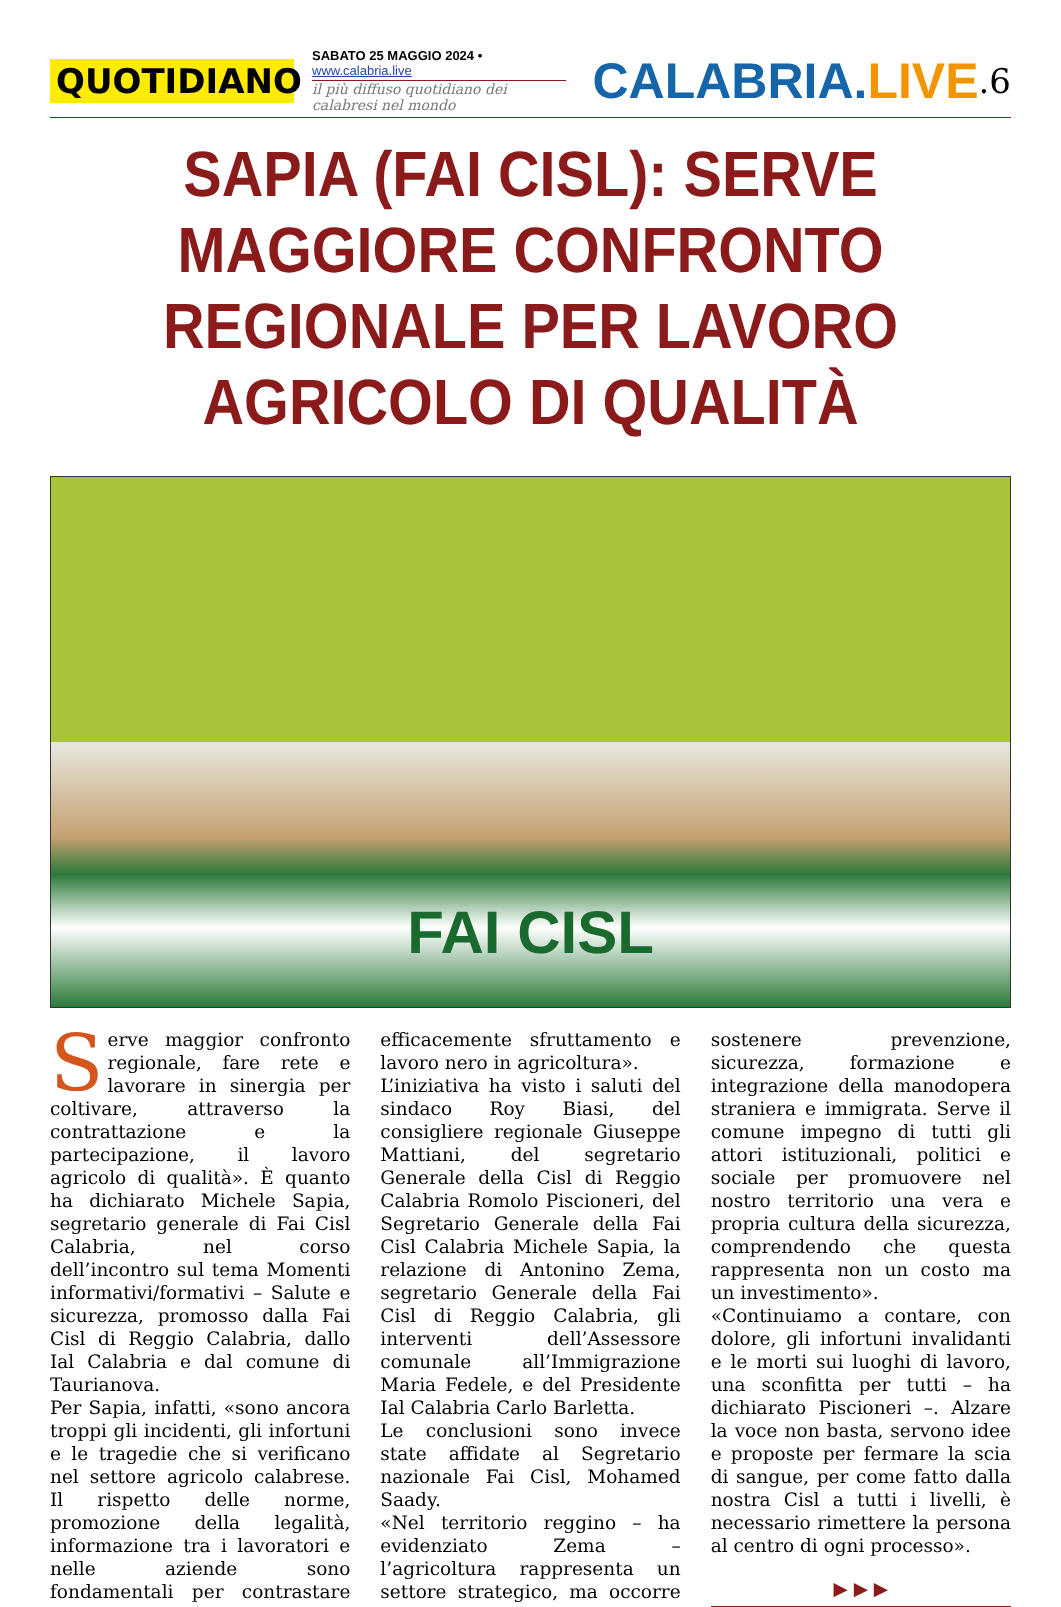QUOTIDIANO
SABATO 25 MAGGIO 2024 • www.calabria.live
il più diffuso quotidiano dei calabresi nel mondo
CALABRIA.LIVE
.6
SAPIA (FAI CISL): SERVE MAGGIORE CONFRONTO REGIONALE PER LAVORO AGRICOLO DI QUALITÀ
FAI CISL
Serve maggior confronto regionale, fare rete e lavorare in sinergia per coltivare, attraverso la contrattazione e la partecipazione, il lavoro agricolo di qualità». È quanto ha dichiarato Michele Sapia, segretario generale di Fai Cisl Calabria, nel corso dell’incontro sul tema Momenti informativi/formativi – Salute e sicurezza, promosso dalla Fai Cisl di Reggio Calabria, dallo Ial Calabria e dal comune di Taurianova.
Per Sapia, infatti, «sono ancora troppi gli incidenti, gli infortuni e le tragedie che si verificano nel settore agricolo calabrese. Il rispetto delle norme, promozione della legalità, informazione tra i lavoratori e nelle aziende sono fondamentali per contrastare efficacemente sfruttamento e lavoro nero in agricoltura».
L’iniziativa ha visto i saluti del sindaco Roy Biasi, del consigliere regionale Giuseppe Mattiani, del segretario Generale della Cisl di Reggio Calabria Romolo Piscioneri, del Segretario Generale della Fai Cisl Calabria Michele Sapia, la relazione di Antonino Zema, segretario Generale della Fai Cisl di Reggio Calabria, gli interventi dell’Assessore comunale all’Immigrazione Maria Fedele, e del Presidente Ial Calabria Carlo Barletta.
Le conclusioni sono invece state affidate al Segretario nazionale Fai Cisl, Mohamed Saady.
«Nel territorio reggino – ha evidenziato Zema – l’agricoltura rappresenta un settore strategico, ma occorre sostenere prevenzione, sicurezza, formazione e integrazione della manodopera straniera e immigrata. Serve il comune impegno di tutti gli attori istituzionali, politici e sociale per promuovere nel nostro territorio una vera e propria cultura della sicurezza, comprendendo che questa rappresenta non un costo ma un investimento».
«Continuiamo a contare, con dolore, gli infortuni invalidanti e le morti sui luoghi di lavoro, una sconfitta per tutti – ha dichiarato Piscioneri –. Alzare la voce non basta, servono idee e proposte per fermare la scia di sangue, per come fatto dalla nostra Cisl a tutti i livelli, è necessario rimettere la persona al centro di ogni processo».
▶ ▶ ▶